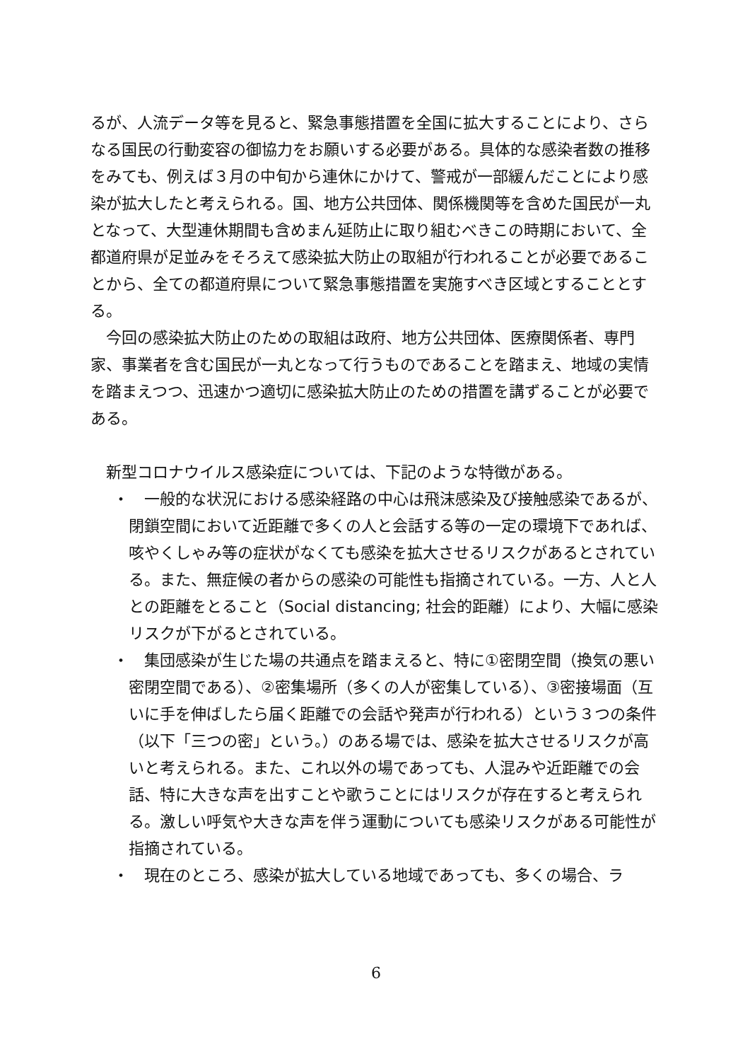るが、人流データ等を見ると、緊急事態措置を全国に拡大することにより、さらなる国民の行動変容の御協力をお願いする必要がある。具体的な感染者数の推移をみても、例えば３月の中旬から連休にかけて、警戒が一部緩んだことにより感染が拡大したと考えられる。国、地方公共団体、関係機関等を含めた国民が一丸となって、大型連休期間も含めまん延防止に取り組むべきこの時期において、全都道府県が足並みをそろえて感染拡大防止の取組が行われることが必要であることから、全ての都道府県について緊急事態措置を実施すべき区域とすることとする。
今回の感染拡大防止のための取組は政府、地方公共団体、医療関係者、専門家、事業者を含む国民が一丸となって行うものであることを踏まえ、地域の実情を踏まえつつ、迅速かつ適切に感染拡大防止のための措置を講ずることが必要である。
新型コロナウイルス感染症については、下記のような特徴がある。
・　一般的な状況における感染経路の中心は飛沫感染及び接触感染であるが、閉鎖空間において近距離で多くの人と会話する等の一定の環境下であれば、咳やくしゃみ等の症状がなくても感染を拡大させるリスクがあるとされている。また、無症候の者からの感染の可能性も指摘されている。一方、人と人との距離をとること（Social distancing; 社会的距離）により、大幅に感染リスクが下がるとされている。
・　集団感染が生じた場の共通点を踏まえると、特に①密閉空間（換気の悪い密閉空間である）、②密集場所（多くの人が密集している）、③密接場面（互いに手を伸ばしたら届く距離での会話や発声が行われる）という３つの条件（以下「三つの密」という。）のある場では、感染を拡大させるリスクが高いと考えられる。また、これ以外の場であっても、人混みや近距離での会話、特に大きな声を出すことや歌うことにはリスクが存在すると考えられる。激しい呼気や大きな声を伴う運動についても感染リスクがある可能性が指摘されている。
・　現在のところ、感染が拡大している地域であっても、多くの場合、ラ
6